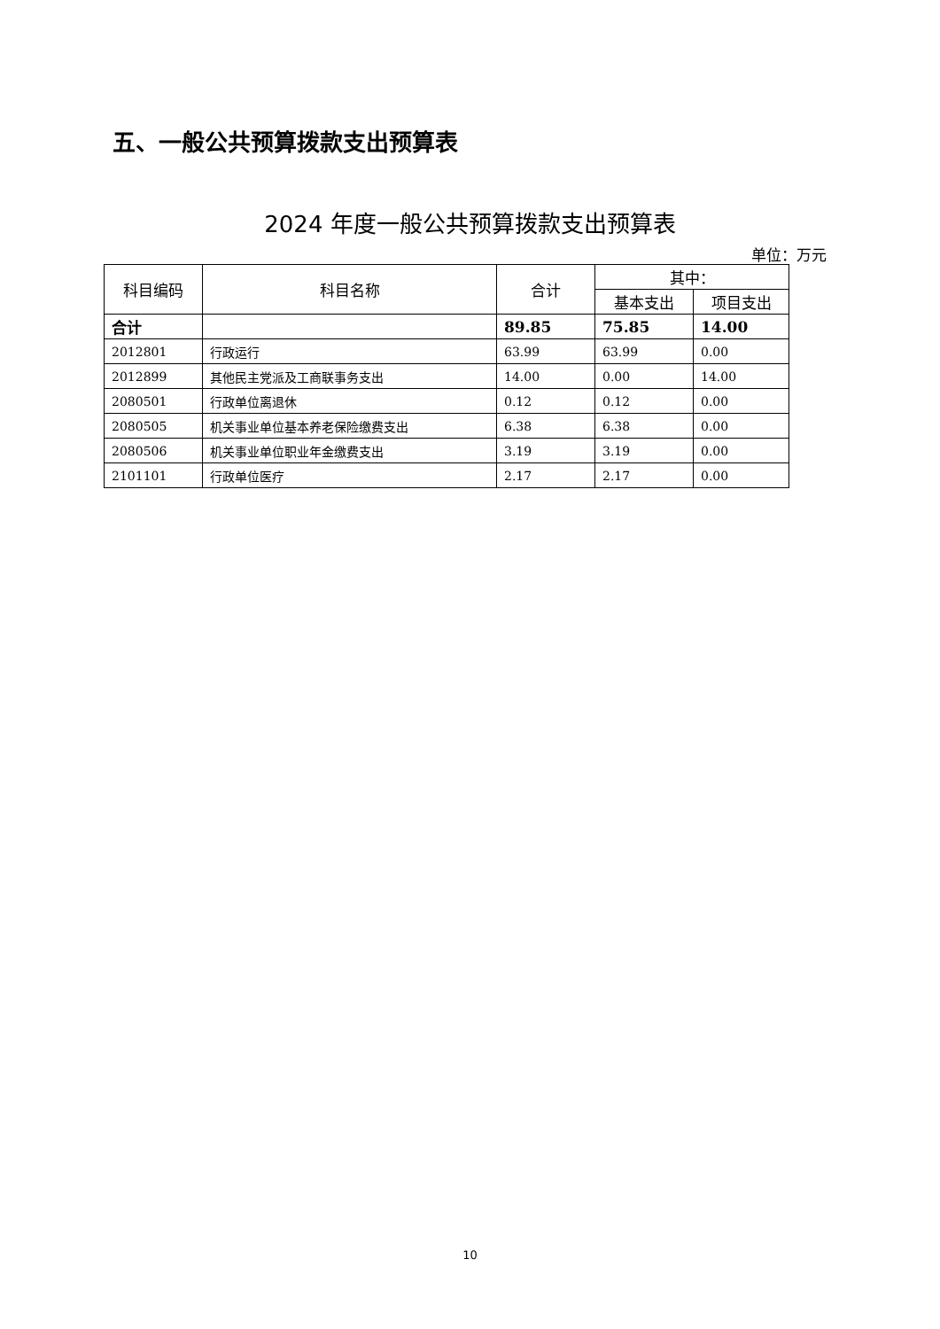五、一般公共预算拨款支出预算表
2024 年度一般公共预算拨款支出预算表
单位：万元
| 科目编码 | 科目名称 | 合计 | 其中： | |
| --- | --- | --- | --- | --- |
| | | | 基本支出 | 项目支出 |
| 合计 | | 89.85 | 75.85 | 14.00 |
| 2012801 | 行政运行 | 63.99 | 63.99 | 0.00 |
| 2012899 | 其他民主党派及工商联事务支出 | 14.00 | 0.00 | 14.00 |
| 2080501 | 行政单位离退休 | 0.12 | 0.12 | 0.00 |
| 2080505 | 机关事业单位基本养老保险缴费支出 | 6.38 | 6.38 | 0.00 |
| 2080506 | 机关事业单位职业年金缴费支出 | 3.19 | 3.19 | 0.00 |
| 2101101 | 行政单位医疗 | 2.17 | 2.17 | 0.00 |
10